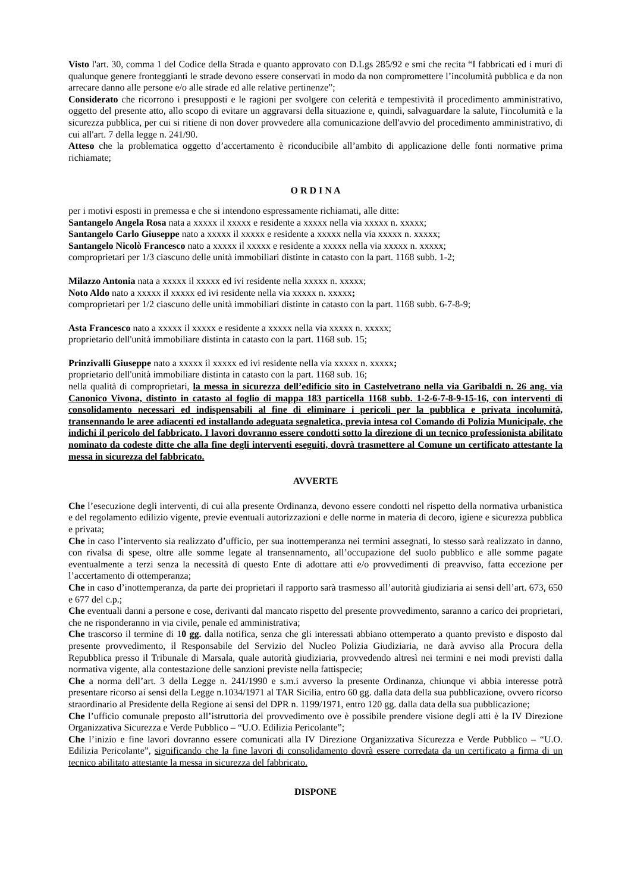Visto l'art. 30, comma 1 del Codice della Strada e quanto approvato con D.Lgs 285/92 e smi che recita “I fabbricati ed i muri di qualunque genere fronteggianti le strade devono essere conservati in modo da non compromettere l’incolumità pubblica e da non arrecare danno alle persone e/o alle strade ed alle relative pertinenze”;
Considerato che ricorrono i presupposti e le ragioni per svolgere con celerità e tempestività il procedimento amministrativo, oggetto del presente atto, allo scopo di evitare un aggravarsi della situazione e, quindi, salvaguardare la salute, l'incolumità e la sicurezza pubblica, per cui si ritiene di non dover provvedere alla comunicazione dell'avvio del procedimento amministrativo, di cui all'art. 7 della legge n. 241/90.
Atteso che la problematica oggetto d’accertamento è riconducibile all’ambito di applicazione delle fonti normative prima richiamate;
O R D I N A
per i motivi esposti in premessa e che si intendono espressamente richiamati, alle ditte:
Santangelo Angela Rosa nata a xxxxx il xxxxx e residente a xxxxx nella via xxxxx n. xxxxx;
Santangelo Carlo Giuseppe nato a xxxxx il xxxxx e residente a xxxxx nella via xxxxx n. xxxxx;
Santangelo Nicolò Francesco nato a xxxxx il xxxxx e residente a xxxxx nella via xxxxx n. xxxxx;
comproprietari per 1/3 ciascuno delle unità immobiliari distinte in catasto con la part. 1168 subb. 1-2;
Milazzo Antonia nata a xxxxx il xxxxx ed ivi residente nella xxxxx n. xxxxx;
Noto Aldo nato a xxxxx il xxxxx ed ivi residente nella via xxxxx n. xxxxx;
comproprietari per 1/2 ciascuno delle unità immobiliari distinte in catasto con la part. 1168 subb. 6-7-8-9;
Asta Francesco nato a xxxxx il xxxxx e residente a xxxxx nella via xxxxx n. xxxxx;
proprietario dell'unità immobiliare distinta in catasto con la part. 1168 sub. 15;
Prinzivalli Giuseppe nato a xxxxx il xxxxx ed ivi residente nella via xxxxx n. xxxxx;
proprietario dell'unità immobiliare distinta in catasto con la part. 1168 sub. 16;
nella qualità di comproprietari, la messa in sicurezza dell’edificio sito in Castelvetrano nella via Garibaldi n. 26 ang. via Canonico Vivona, distinto in catasto al foglio di mappa 183 particella 1168 subb. 1-2-6-7-8-9-15-16, con interventi di consolidamento necessari ed indispensabili al fine di eliminare i pericoli per la pubblica e privata incolumità, transennando le aree adiacenti ed installando adeguata segnaletica, previa intesa col Comando di Polizia Municipale, che indichi il pericolo del fabbricato. I lavori dovranno essere condotti sotto la direzione di un tecnico professionista abilitato nominato da codeste ditte che alla fine degli interventi eseguiti, dovrà trasmettere al Comune un certificato attestante la messa in sicurezza del fabbricato.
AVVERTE
Che l’esecuzione degli interventi, di cui alla presente Ordinanza, devono essere condotti nel rispetto della normativa urbanistica e del regolamento edilizio vigente, previe eventuali autorizzazioni e delle norme in materia di decoro, igiene e sicurezza pubblica e privata;
Che in caso l’intervento sia realizzato d’ufficio, per sua inottemperanza nei termini assegnati, lo stesso sarà realizzato in danno, con rivalsa di spese, oltre alle somme legate al transennamento, all’occupazione del suolo pubblico e alle somme pagate eventualmente a terzi senza la necessità di questo Ente di adottare atti e/o provvedimenti di preavviso, fatta eccezione per l’accertamento di ottemperanza;
Che in caso d’inottemperanza, da parte dei proprietari il rapporto sarà trasmesso all’autorità giudiziaria ai sensi dell’art. 673, 650 e 677 del c.p.;
Che eventuali danni a persone e cose, derivanti dal mancato rispetto del presente provvedimento, saranno a carico dei proprietari, che ne risponderanno in via civile, penale ed amministrativa;
Che trascorso il termine di 10 gg. dalla notifica, senza che gli interessati abbiano ottemperato a quanto previsto e disposto dal presente provvedimento, il Responsabile del Servizio del Nucleo Polizia Giudiziaria, ne darà avviso alla Procura della Repubblica presso il Tribunale di Marsala, quale autorità giudiziaria, provvedendo altresì nei termini e nei modi previsti dalla normativa vigente, alla contestazione delle sanzioni previste nella fattispecie;
Che a norma dell’art. 3 della Legge n. 241/1990 e s.m.i avverso la presente Ordinanza, chiunque vi abbia interesse potrà presentare ricorso ai sensi della Legge n.1034/1971 al TAR Sicilia, entro 60 gg. dalla data della sua pubblicazione, ovvero ricorso straordinario al Presidente della Regione ai sensi del DPR n. 1199/1971, entro 120 gg. dalla data della sua pubblicazione;
Che l’ufficio comunale preposto all’istruttoria del provvedimento ove è possibile prendere visione degli atti è la IV Direzione Organizzativa Sicurezza e Verde Pubblico – “U.O. Edilizia Pericolante”;
Che l’inizio e fine lavori dovranno essere comunicati alla IV Direzione Organizzativa Sicurezza e Verde Pubblico – “U.O. Edilizia Pericolante”, significando che la fine lavori di consolidamento dovrà essere corredata da un certificato a firma di un tecnico abilitato attestante la messa in sicurezza del fabbricato.
DISPONE